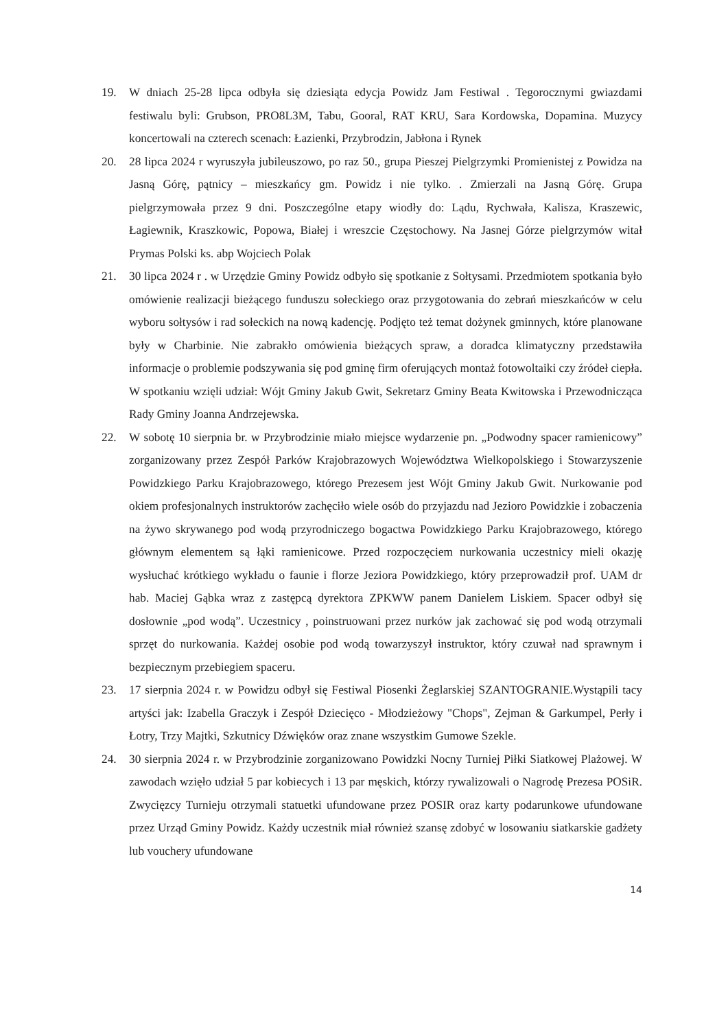19. W dniach 25-28 lipca odbyła się dziesiąta edycja Powidz Jam Festiwal . Tegorocznymi gwiazdami festiwalu byli: Grubson, PRO8L3M, Tabu, Gooral, RAT KRU, Sara Kordowska, Dopamina. Muzycy koncertowali na czterech scenach: Łazienki, Przybrodzin, Jabłona i Rynek
20. 28 lipca 2024 r wyruszyła jubileuszowo, po raz 50., grupa Pieszej Pielgrzymki Promienistej z Powidza na Jasną Górę, pątnicy – mieszkańcy gm. Powidz i nie tylko. . Zmierzali na Jasną Górę. Grupa pielgrzymowała przez 9 dni. Poszczególne etapy wiodły do: Lądu, Rychwała, Kalisza, Kraszewic, Łagiewnik, Kraszkowic, Popowa, Białej i wreszcie Częstochowy. Na Jasnej Górze pielgrzymów witał Prymas Polski ks. abp Wojciech Polak
21. 30 lipca 2024 r . w Urzędzie Gminy Powidz odbyło się spotkanie z Sołtysami. Przedmiotem spotkania było omówienie realizacji bieżącego funduszu sołeckiego oraz przygotowania do zebrań mieszkańców w celu wyboru sołtysów i rad sołeckich na nową kadencję. Podjęto też temat dożynek gminnych, które planowane były w Charbinie. Nie zabrakło omówienia bieżących spraw, a doradca klimatyczny przedstawiła informacje o problemie podszywania się pod gminę firm oferujących montaż fotowoltaiki czy źródeł ciepła. W spotkaniu wzięli udział: Wójt Gminy Jakub Gwit, Sekretarz Gminy Beata Kwitowska i Przewodnicząca Rady Gminy Joanna Andrzejewska.
22. W sobotę 10 sierpnia br. w Przybrodzinie miało miejsce wydarzenie pn. „Podwodny spacer ramienicowy” zorganizowany przez Zespół Parków Krajobrazowych Województwa Wielkopolskiego i Stowarzyszenie Powidzkiego Parku Krajobrazowego, którego Prezesem jest Wójt Gminy Jakub Gwit. Nurkowanie pod okiem profesjonalnych instruktorów zachęciło wiele osób do przyjazdu nad Jezioro Powidzkie i zobaczenia na żywo skrywanego pod wodą przyrodniczego bogactwa Powidzkiego Parku Krajobrazowego, którego głównym elementem są łąki ramienicowe. Przed rozpoczęciem nurkowania uczestnicy mieli okazję wysłuchać krótkiego wykładu o faunie i florze Jeziora Powidzkiego, który przeprowadził prof. UAM dr hab. Maciej Gąbka wraz z zastępcą dyrektora ZPKWW panem Danielem Liskiem. Spacer odbył się dosłownie „pod wodą”. Uczestnicy , poinstruowani przez nurków jak zachować się pod wodą otrzymali sprzęt do nurkowania. Każdej osobie pod wodą towarzyszył instruktor, który czuwał nad sprawnym i bezpiecznym przebiegiem spaceru.
23. 17 sierpnia 2024 r. w Powidzu odbył się Festiwal Piosenki Żeglarskiej SZANTOGRANIE.Wystąpili tacy artyści jak: Izabella Graczyk i Zespół Dziecięco - Młodzieżowy "Chops", Zejman & Garkumpel, Perły i Łotry, Trzy Majtki, Szkutnicy Dźwięków oraz znane wszystkim Gumowe Szekle.
24. 30 sierpnia 2024 r. w Przybrodzinie zorganizowano Powidzki Nocny Turniej Piłki Siatkowej Plażowej. W zawodach wzięło udział 5 par kobiecych i 13 par męskich, którzy rywalizowali o Nagrodę Prezesa POSiR. Zwycięzcy Turnieju otrzymali statuetki ufundowane przez POSIR oraz karty podarunkowe ufundowane przez Urząd Gminy Powidz. Każdy uczestnik miał również szansę zdobyć w losowaniu siatkarskie gadżety lub vouchery ufundowane
14